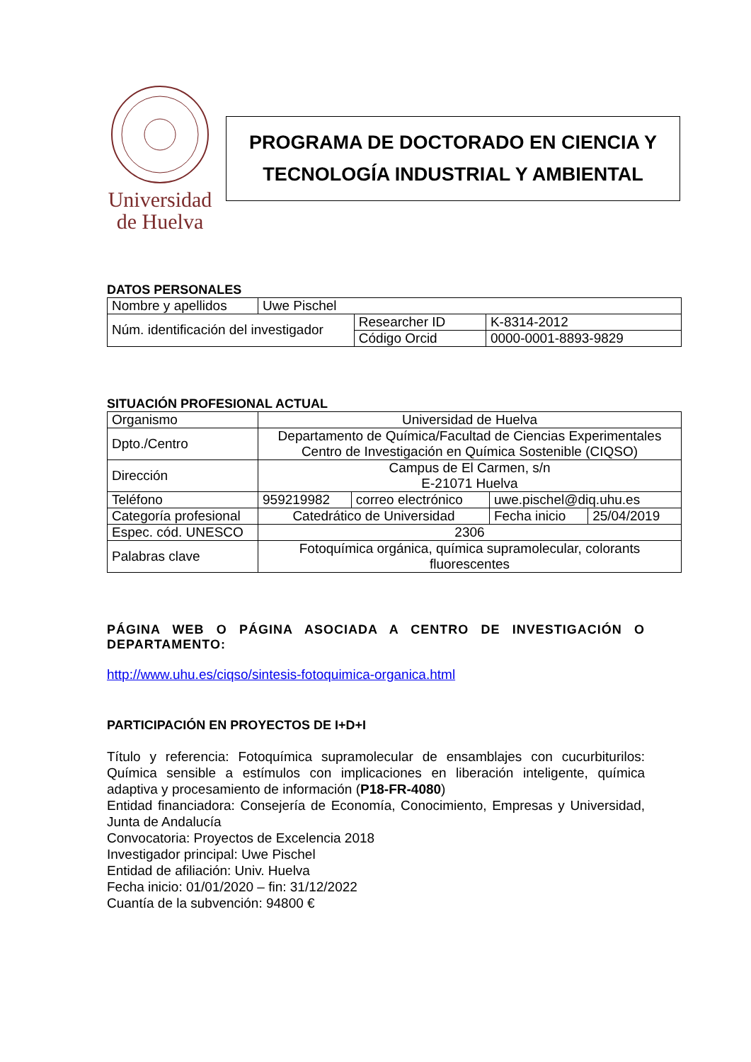Universidad
de Huelva
PROGRAMA DE DOCTORADO EN CIENCIA Y TECNOLOGÍA INDUSTRIAL Y AMBIENTAL
DATOS PERSONALES
| Nombre y apellidos | Uwe Pischel | | |
| Núm. identificación del investigador | | Researcher ID | K-8314-2012 |
| | | Código Orcid | 0000-0001-8893-9829 |
SITUACIÓN PROFESIONAL ACTUAL
| Organismo | Universidad de Huelva | | | |
| Dpto./Centro | Departamento de Química/Facultad de Ciencias Experimentales Centro de Investigación en Química Sostenible (CIQSO) | | | |
| Dirección | Campus de El Carmen, s/n E-21071 Huelva | | | |
| Teléfono | 959219982 | correo electrónico | uwe.pischel@diq.uhu.es | |
| Categoría profesional | Catedrático de Universidad | | Fecha inicio | 25/04/2019 |
| Espec. cód. UNESCO | 2306 | | | |
| Palabras clave | Fotoquímica orgánica, química supramolecular, colorants fluorescentes | | | |
PÁGINA WEB O PÁGINA ASOCIADA A CENTRO DE INVESTIGACIÓN O DEPARTAMENTO:
http://www.uhu.es/ciqso/sintesis-fotoquimica-organica.html
PARTICIPACIÓN EN PROYECTOS DE I+D+I
Título y referencia: Fotoquímica supramolecular de ensamblajes con cucurbiturilos: Química sensible a estímulos con implicaciones en liberación inteligente, química adaptiva y procesamiento de información (P18-FR-4080)
Entidad financiadora: Consejería de Economía, Conocimiento, Empresas y Universidad, Junta de Andalucía
Convocatoria: Proyectos de Excelencia 2018
Investigador principal: Uwe Pischel
Entidad de afiliación: Univ. Huelva
Fecha inicio: 01/01/2020 – fin: 31/12/2022
Cuantía de la subvención: 94800 €